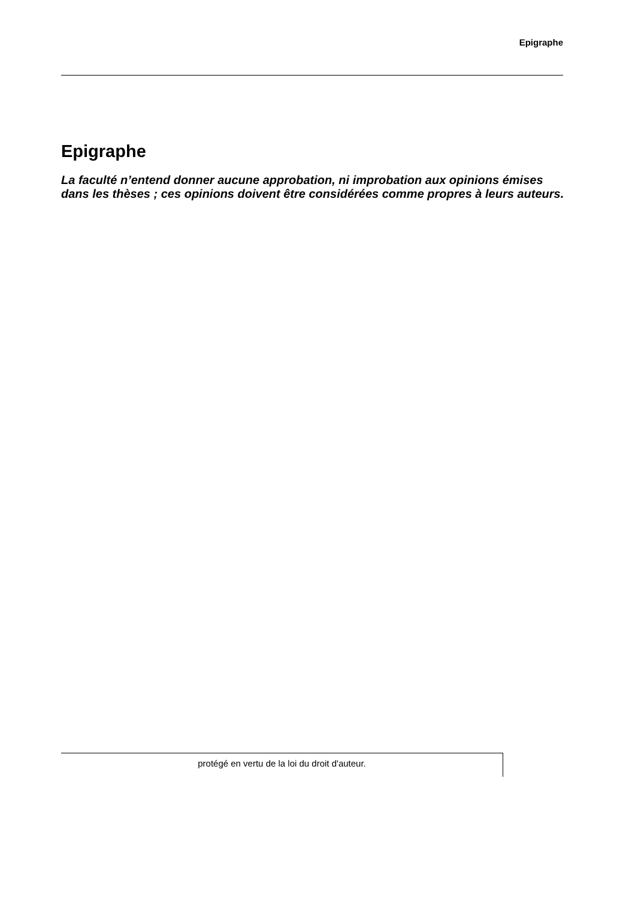Epigraphe
Epigraphe
La faculté n’entend donner aucune approbation, ni improbation aux opinions émises dans les thèses ; ces opinions doivent être considérées comme propres à leurs auteurs.
protégé en vertu de la loi du droit d'auteur.